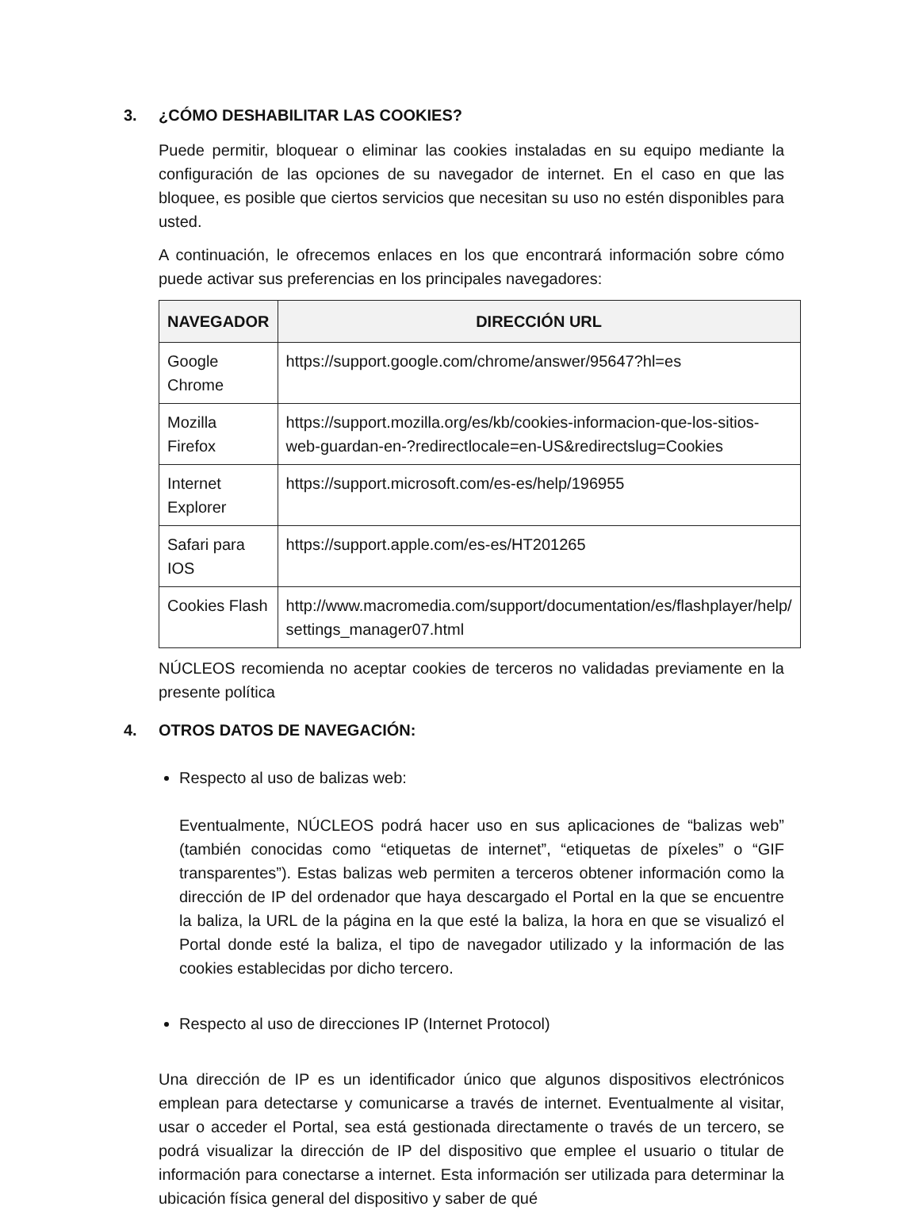3. ¿CÓMO DESHABILITAR LAS COOKIES?
Puede permitir, bloquear o eliminar las cookies instaladas en su equipo mediante la configuración de las opciones de su navegador de internet. En el caso en que las bloquee, es posible que ciertos servicios que necesitan su uso no estén disponibles para usted.
A continuación, le ofrecemos enlaces en los que encontrará información sobre cómo puede activar sus preferencias en los principales navegadores:
| NAVEGADOR | DIRECCIÓN URL |
| --- | --- |
| Google Chrome | https://support.google.com/chrome/answer/95647?hl=es |
| Mozilla Firefox | https://support.mozilla.org/es/kb/cookies-informacion-que-los-sitios-web-guardan-en-?redirectlocale=en-US&redirectslug=Cookies |
| Internet Explorer | https://support.microsoft.com/es-es/help/196955 |
| Safari para IOS | https://support.apple.com/es-es/HT201265 |
| Cookies Flash | http://www.macromedia.com/support/documentation/es/flashplayer/help/ settings_manager07.html |
NÚCLEOS recomienda no aceptar cookies de terceros no validadas previamente en la presente política
4. OTROS DATOS DE NAVEGACIÓN:
Respecto al uso de balizas web:
Eventualmente, NÚCLEOS podrá hacer uso en sus aplicaciones de “balizas web” (también conocidas como “etiquetas de internet”, “etiquetas de píxeles” o “GIF transparentes”). Estas balizas web permiten a terceros obtener información como la dirección de IP del ordenador que haya descargado el Portal en la que se encuentre la baliza, la URL de la página en la que esté la baliza, la hora en que se visualizó el Portal donde esté la baliza, el tipo de navegador utilizado y la información de las cookies establecidas por dicho tercero.
Respecto al uso de direcciones IP (Internet Protocol)
Una dirección de IP es un identificador único que algunos dispositivos electrónicos emplean para detectarse y comunicarse a través de internet. Eventualmente al visitar, usar o acceder el Portal, sea está gestionada directamente o través de un tercero, se podrá visualizar la dirección de IP del dispositivo que emplee el usuario o titular de información para conectarse a internet. Esta información ser utilizada para determinar la ubicación física general del dispositivo y saber de qué